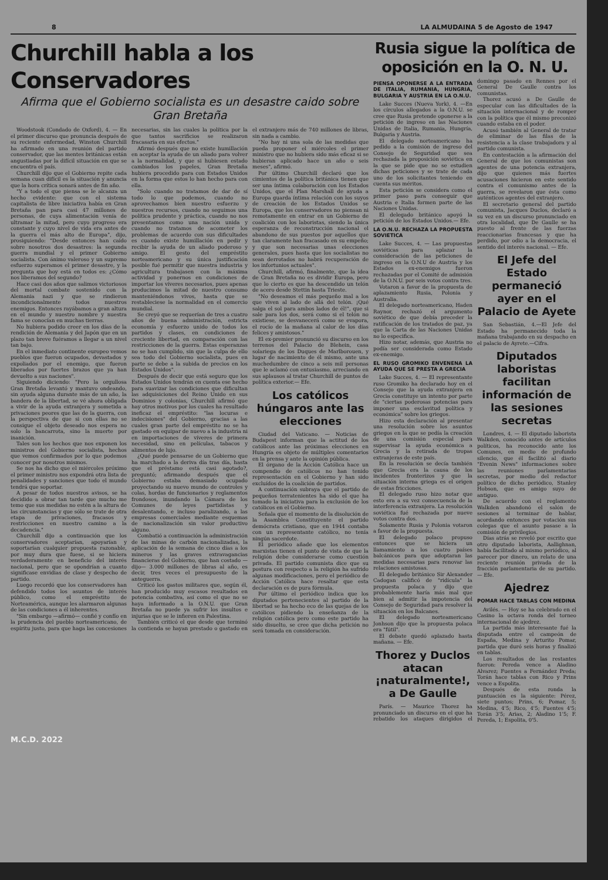8 LA ALMUDAINA 5 de Agosto de 1947
Churchill habla a los Conservadores
Afirma que el Gobierno socialista es un desastre caido sobre Gran Bretaña
Woodstook (Condado de Oxford), 4. — En el primer discurso que pronuncia después de su reciente enfermedad, Winston Churchill ha afirmado en una reunión del partido conservador, que las mentes británicas están angustiadas por la difícil situación en que se encuentra el país.
Churchill dijo que el Gobierno repite cada semana cuan difícil es la situación y anuncia que la hora crítica sonará antes de fin año.
"Y a todo el que piensa se le alcanza un hecho evidente: que con el sistema capitalista de libre iniciativa había en Gran Bretaña pan para casi 47 millones de personas, de cuya alimentación venía de ultramar la mitad, pero cuyo progreso era constante y cuyo nivel de vida era antes de la guerra el más alto de Europa", dijo, prosiguiendo: "Desde entonces han caído sobre nosotros dos desastres: la segunda guerra mundial y el primer Gobierno socialista. Con ánimo valeroso y un supremo esfuerzo superamos el primer desastre, y la pregunta que hoy está en todos es: ¿Cómo nos liberamos del segundo?
Hace casi dos años que salimos victoriosos del mortal combate sostenido con la Alemania nazi y que se rindieron incondicionalmente todos nuestros enemigos. Entonces rayábamos a gran altura en el mundo y nuestro nombre y nuestra fama se conocían en muchas tierras.
No hubiera podido creer en los días de la rendición de Alemania y del Japón que en un plazo tan breve fuéramos a llegar a un nivel tan bajo.
En el inmediato continente europeo vemos pueblos que fueron ocupados, devastados y expoliados por el enemigo, que fueron liberados por fuertes brazos que ya han devuelto a sus naciones".
Siguiendo diciendo: "Pero la orgullosa Gran Bretaña levantó y mantuvo ondeando, sin ayuda alguna durante más de un año, la bandera de la libertad, se vé ahora obligada a vivir de la ayuda extranjera y sometida a privaciones peores que las de la guerra, con la perspectiva de que si con ellas no se consigue el objeto deseado nos espera no solo la bancarrota, sino la muerte por inanición.
Tales son los hechos que nos exponen los ministros del Gobierno socialista, hechos que vemos confirmados por lo que podemos conocer por nosotros mismos.
Se nos ha dicho que el miércoles próximo el primer ministro nos expondrá otra lista de penalidades y sanciones que todo el mundo tendrá que soportar.
A pesar de todos nuestros avisos, se ha decidido a obrar tan tarde que mucho me temo que sus medidas no estén a la altura de las circunstancias y que sólo se trate de otra etapa de privaciones, fracasos y restricciones en nuestro camino a la decadencia."
Churchill dijo a continuación que los conservadores aceptarían, apoyarían y soportarían cualquier propuesta razonable, por muy dura que fuese, si se hiciera verdaderamente en beneficio del interés nacional, pero que se opondrían a cuanto significase envidias de clase y despecho de partido.
Luego recordó que los conservadores han defendido todos los asuntos de interés público, como el empréstito de Norteamérica, aunque les alarmaron algunas de las condiciones a él inherentes.
"Sin embargo —afirmó— confié y confío en la prudencia del pueblo norteamericano, de espíritu justo, para que haga las concesiones necesarias, sin las cuales la política por la que tantos sacrificios se realizaron fracasaría en sus efectos."
Afirmó después que no existe humillación en aceptar la ayuda de un aliado para volver a la normalidad, y que si hubiesen estado cambiados los papeles, Gran Bretaña hubiera procedido para con Estados Unidos en la forma que estos lo han hecho para con ella.
"Solo cuando no tratamos de dar de sí todo lo que podemos, cuando no aprovechamos bien nuestro esfuerzo y nuestros recursos, cuando no seguimos una política prudente y práctica, cuando no nos presentamos como una nación unida y cuando no tratamos de acometer los problemas de acuerdo con sus dificultades es cuando existe humillación en pedir y recibir la ayuda de un aliado poderoso y amigo. El gesto del empréstito norteamericano y su única justificación posible fué permitir que nuestra industria y agricultura trabajasen con la máxima actividad y ponernos en condiciones de importar los víveres necesarios, pues apenas producimos la mitad de nuestro consumo manteniéndonos vivos, hasta que se restableciese la normalidad en el comercio mundial.
Se creyó que se requerían de tres a cuatro años de buena administración, estricta economía y esfuerzo unido de todos los partidos y clases, en condiciones de creciente libertad, en comparación con las restricciones de la guerra. Estas esperanzas no se han cumplido, sin que la culpa de ello sea todo del Gobierno socialista, pues en parte se debe a la subida de precios en los Estados Unidos".
Después de decir que está seguro que los Estados Unidos tendrán en cuenta ese hecho para suavizar las condiciones que dificultan las adquisiciones del Reino Unido en sus Dominios y colonias, Churchill afirmó que hay otros motivos por los cuales ha resultado ineficaz el empréstito: "las locuras e indecisiones" del Gobierno, gracias a las cuales gran parte del empréstito no se ha gastado en equipar de nuevo a la industria ni en importaciones de víveres de primera necesidad, sino en películas, tabacos y alimentos de lujo.
¿Qué puede pensarse de un Gobierno que ha marchado a la deriva día tras día, hasta que el préstamo está casi agotado?, preguntó; afirmando después que el Gobierno estaba demasiado ocupado proyectando su nuevo mundo de controles y colas, hordas de funcionarios y reglamentos frondosos, inundando la Cámara de los Comunes de leyes partidistas y desalentando, e incluso paralizando, a las empresas comerciales mediante esquemas de nacionalización sin valor productivo alguno.
Combatió a continuación la administración de las minas de carbón nacionalizadas, la aplicación de la semana de cinco días a los mineros y las graves extravagancias financieras del Gobierno, que han costado —dijo— 3.000 millones de libras al año, es decir, tres veces el presupuesto de la anteguerra.
Criticó los gastos militares que, según él, han producido muy escasos resultados en potencia combativa, así como el que no se haya informado a la O.N.U. que Gran Bretaña no puede ya sufrir los insultos e injurias que se le infieren en Palestina.
También criticó el que desde que terminó la contienda se hayan prestado o gastado en el extranjero más de 740 millones de libras, sin nada a cambio.
"No hay ni una sola de las medidas que pueda proponer el miércoles el primer ministro que no hubiera sido más eficaz si se hubieran aplicado hace un año o seis meses", afirmó.
Por último Churchill declaró que los cimientos de la política británica tienen que ser una íntima colaboración con los Estados Unidos, que el Plan Marshall de ayuda a Europa guarda íntima relación con los suyos de creación de los Estados Unidos se Europa, que los conservadores no piensan ni remotamente en entrar en un Gobierno de coalición con los laboristas, siendo la única esperanza de reconstrucción nacional el abandono de sus puestos por aquellos que tan claramente han fracasado en su empeño; y que son necesarias unas elecciones generales, pues hasta que los socialistas no sean derrotados no habrá recuperación de los infortunios actuales".
Churchill, afirmó, finalmente, que la idea de Gran Bretaña no es dividir Europa, pero que lo cierto es que ha descendido un telón de acero desde Stettin hasta Trieste.
"No deseamos el más pequeño mal a los que viven al lado de allá del telón. ¡Qué salga el sol para ambos lados de él!", que si sale para los dos, será como si el telón no existiese, se desvanecerá como se evapora, el rocío de la mañana al calor de los días felices y amistosos."
El ex-premier pronunció su discurso en los terrenos del Palacio de Blehein, casa solariega de los Duques de Marlborouen, y lugar de nacimiento de él mismo, ante una muchedumbre de cinco a seis mil personas que le aclamó con entusiasmo, arreciando en sus aplausos al tratar Churchill de puntos de política exterior.— Efe.
Los católicos húngaros ante las elecciones
Ciudad del Vaticano. — Noticias de Budapest informan que la actitud de los católicos ante las próximas elecciones en Hungría es objeto de múltiples comentarios en la prensa y ante la opinión pública.
El órgano de la Acción Católica hace un compendio de católicos no han tenido representación en el Gobierno y han sido excluídos de la coalición de partidos.
A continuación subraya que el partido de pequeños terratenientes ha sido el que ha tomado la iniciativa para la exclusión de los católicos en el Gobierno.
Señala que el momento de la disolución de la Asamblea Constituyente el partido demócrata cristiano, que en 1944 contaba con un representante católico, no tenía ningún sacerdote.
El periódico añade que los elementos marxistas tienen el punto de vista de que la religión debe considerarse como cuestión privada. El partido comunista dice que su postura con respecto a la religión ha sufrido algunas modificaciones, pero el periódico de Acción Católica hace resaltar que esta declaración es de pura fórmula.
Por último el periódico indica que los diputados pertenecientes al partido de la libertad se ha hecho eco de las quejas de los católicos pidiendo la enseñanza de la religión católica pero como este partido ha sido disuelto, se cree que dicha petición no será tomada en consideración.
Rusia sigue la política de oposición en la O. N. U.
PIENSA OPONERSE A LA ENTRADA DE ITALIA, RUMANIA, HUNGRIA, BULGARIA Y AUSTRIA EN LA O.N.U.
Lake Succes (Nueva York), 4. —En los círculos allegados a la O.N.U. se cree que Rusia pretende oponerse a la petición de ingreso en las Naciones Unidas de Italia, Rumania, Hungría, Bulgaria y Austria.
El delegado norteamericano ha pedido a la comisión de ingreso del Consejo de Seguridad que sea rechazada la proposición soviética en la que se pide que no se estudien dichas peticiones y se trate de cada uno de los solicitantes teniendo en cuenta sus méritos.
Esta petición se considera como el primer paso para conseguir que Austria e Italia formen parte de las Naciones Unidas.
El delegado británico apoyó la petición de los Estados Unidos.— Efe.
LA O.N.U. RECHAZA LA PROPUESTA SOVIETICA
Lake Succes, 4. — Las propuestas soviéticas para aplazar la consideración de las peticiones de ingreso en la O.N.U de Austria y los Estados ex-enemigos fueron rechazadas por el Comité de admisión de la O.N.U. por seis votos contra tres.
Votaron a favor de la propuesta de aplazamiento Rusia, Polonia y Australia.
El delegado norteamericano, Haden Raynor, rechazó el argumento soviético de que debía preceder la ratificación de los tratados de paz, ya que la Carta de las Naciones Unidas no lo especifica.
Hizo notar, además, que Austria no podía ser considerada como Estado ex-enemigo.
EL RUSO GROMIKO ENVENENA LA AYUDA QUE SE PRESTA A GRECIA
Lake Succes, 4. — El representante ruso Gromiko ha declarado hoy en el Consejo que la ayuda extranjera en Grecia constituye un intento por parte de "ciertas poderosas potencias para imponer una esclavitud política y económica" sobre los griegos.
Hizo esta declaración al presentar una resolución sobre los asuntos griegos en la que se pedía la creación de una comisión especial para supervisar la ayuda económica a Grecia y la retirada de tropas extranjeras de este país.
En la resolución se decía también que Grecia era la causa de los incidentes fronterizos y que la situación interna griega es el origen de estas fricciones.
El delegado ruso hizo notar que esto era a su vez consecuencia de la interferencia extranjera. La resolución soviética fué rechazada por nueve votos contra dos.
Solamente Rusia y Polonia votaron a favor de la propuesta.
El delegado polaco propuso entonces que se hiciera un llamamiento a los cuatro países balcánicos para que adoptaran las medidas necesarias para renovar las relaciones amistosas.
El delegado británico Sir Alexander Cadogan calificó de "ridícula" la propuesta polaca y dijo que probablemente haría más mal que bien al admitir la impotencia del Consejo de Seguridad para resolver la situación en los Balcanes.
El delegado norteamericano Jonhson dijo que la propuesta polaca era "fútil".
El debate quedó aplazado hasta mañana. — Efe.
Thorez y Duclos atacan ¡naturalmente!, a De Gaulle
París. — Maurice Thorez ha pronunciado un discurso en el que ha rebatido los ataques dirigidos el domingo pasado en Rennes por el General De Gaulle contra los comunistas.
Thorez acusó a De Gaulle de especular con las dificultades de la situación internacional y de romper con la política que él mismo preconizó cuando estaba en el poder.
Acusó también al General de tratar de eliminar de las filas de la resistencia a la clase trabajadora y al partido comunista.
En contestación a la afirmación del General de que los comunistas son agentes de una potencia extranjera, dijo que quienes más fuertes acusaciones hicieron en este sentido contra el comunismo antes de la guerra, se revelaron que ésta como auténticos agentes del extranjero.
El secretario general del partido comunista, Jacques Duclos, declaró a su vez en un discurso pronunciado en otra localidad, que De Gaulle se ha puesto al frente de las fuerzas reaccionarias francesas y que ha perdido, por odio a la democracia, el sentido del interés nacional. — Efe.
El Jefe del Estado permaneció ayer en el Palacio de Ayete
San Sebastián, 4.—El Jefe del Estado ha permanecido toda la mañana trabajando en su despacho en el palacio de Ayrete.—Cifra.
Diputados laboristas facilitan información de las sesiones secretas
Londres, 4. — El diputado laborista Walkden, conocido antes de artículos políticos, ha reconocido ante los Comunes, en medio de profundo silencio, que él facilitó al diario "Evenin News" informaciones sobre las reuniones parlamentarias secretas, por medio del redactor político de dicho periódico, Stanley Hobson, que es amigo suyo de antiguo.
De acuerdo con el reglamento Walkden abandonó el salón de sesiones al terminar de hablar, acordando entonces por votación sus colegas que el asunto pasase a la comisión de privilegios.
Días atrás se reveló por escrito que otro diputado laborista, Aallighnan, había facilitado al mismo periódico, al parecer por dinero, un relato de una reciente reunión privada de la fracción parlamentaria de su partido. — Efe.
Ajedrez
POMAR HACE TABLAS CON MEDINA
Avilés. — Hoy se ha celebrado en el Casino la octava ronda del torneo internacional de ajedrez.
La partida más interesante fué la disputada entre el campeón de España, Medina y Arturito Pomar, partida que duró seis horas y finalizó en tablas.
Los resultados de las restantes fueron: Pereda vence a Aladino Alvarez; Fuentes a Fernández Preda; Torán hace tablas con Rico y Prins vence a Espolita.
Después de esta ronda la puntuación es la siguiente: Pérez, siete puntos; Prins, 6; Pomar, 5; Medina, 4'5; Rico, 4'5; Fuentes 4'5; Torán 3'5; Arias, 2; Aladino 1'5; F. Pereda, 1; Espolita, 0'5.
M.C.D. 2022